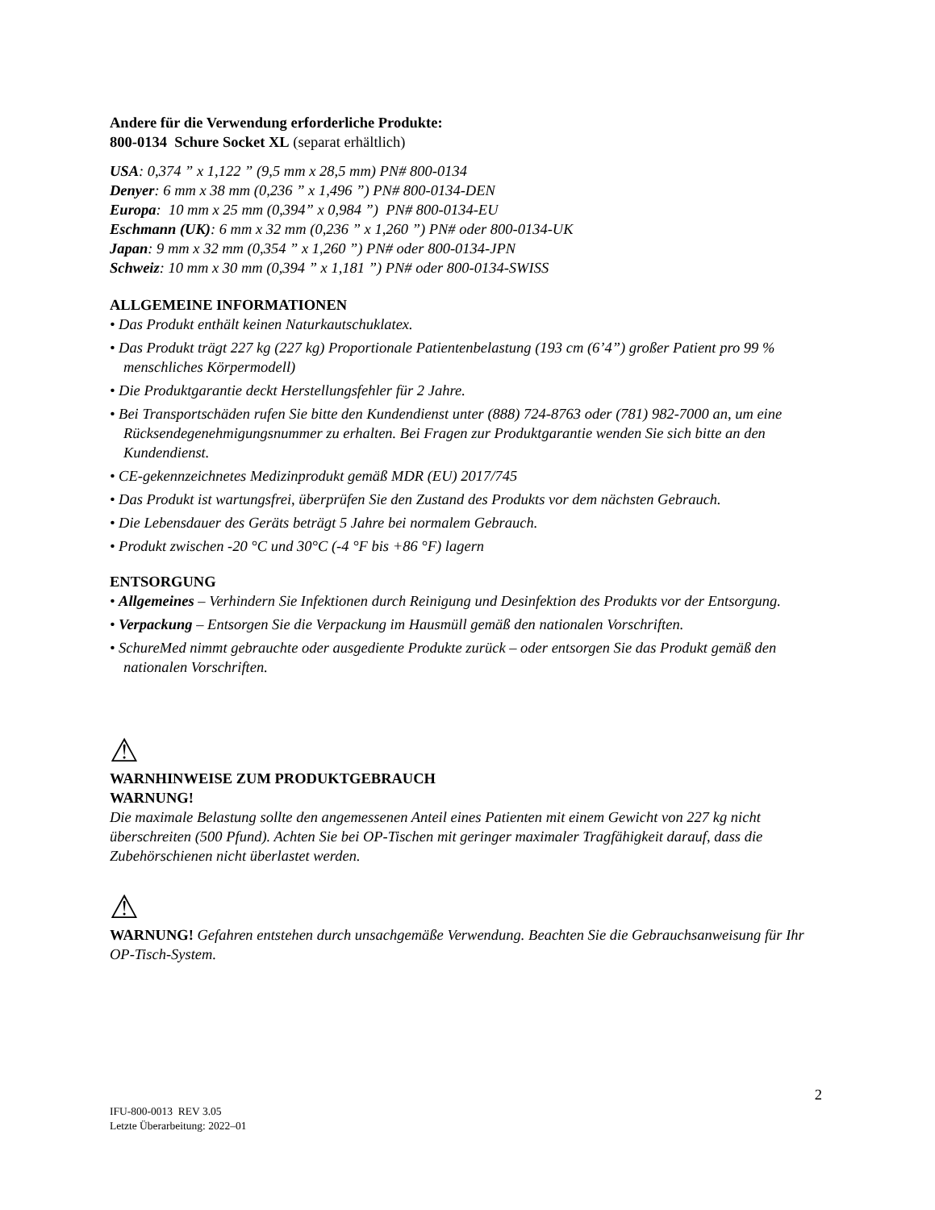Andere für die Verwendung erforderliche Produkte:
800-0134 Schure Socket XL (separat erhältlich)
USA: 0,374 ” x 1,122 ” (9,5 mm x 28,5 mm) PN# 800-0134
Denyer: 6 mm x 38 mm (0,236 ” x 1,496 ”) PN# 800-0134-DEN
Europa: 10 mm x 25 mm (0,394” x 0,984 ”) PN# 800-0134-EU
Eschmann (UK): 6 mm x 32 mm (0,236 ” x 1,260 ”) PN# oder 800-0134-UK
Japan: 9 mm x 32 mm (0,354 ” x 1,260 ”) PN# oder 800-0134-JPN
Schweiz: 10 mm x 30 mm (0,394 ” x 1,181 ”) PN# oder 800-0134-SWISS
ALLGEMEINE INFORMATIONEN
• Das Produkt enthält keinen Naturkautschuklatex.
• Das Produkt trägt 227 kg (227 kg) Proportionale Patientenbelastung (193 cm (6’4”) großer Patient pro 99 % menschliches Körpermodell)
• Die Produktgarantie deckt Herstellungsfehler für 2 Jahre.
• Bei Transportschäden rufen Sie bitte den Kundendienst unter (888) 724-8763 oder (781) 982-7000 an, um eine Rücksendegenehmigungsnummer zu erhalten. Bei Fragen zur Produktgarantie wenden Sie sich bitte an den Kundendienst.
• CE-gekennzeichnetes Medizinprodukt gemäß MDR (EU) 2017/745
• Das Produkt ist wartungsfrei, überprüfen Sie den Zustand des Produkts vor dem nächsten Gebrauch.
• Die Lebensdauer des Geräts beträgt 5 Jahre bei normalem Gebrauch.
• Produkt zwischen -20 °C und 30°C (-4 °F bis +86 °F) lagern
ENTSORGUNG
• Allgemeines – Verhindern Sie Infektionen durch Reinigung und Desinfektion des Produkts vor der Entsorgung.
• Verpackung – Entsorgen Sie die Verpackung im Hausmüll gemäß den nationalen Vorschriften.
• SchureMed nimmt gebrauchte oder ausgediente Produkte zurück – oder entsorgen Sie das Produkt gemäß den nationalen Vorschriften.
⚠
WARNHINWEISE ZUM PRODUKTGEBRAUCH
WARNUNG!
Die maximale Belastung sollte den angemessenen Anteil eines Patienten mit einem Gewicht von 227 kg nicht überschreiten (500 Pfund). Achten Sie bei OP-Tischen mit geringer maximaler Tragfähigkeit darauf, dass die Zubehörschienen nicht überlastet werden.
⚠
WARNUNG! Gefahren entstehen durch unsachgemäße Verwendung. Beachten Sie die Gebrauchsanweisung für Ihr OP-Tisch-System.
2
IFU-800-0013 REV 3.05
Letzte Überarbeitung: 2022–01